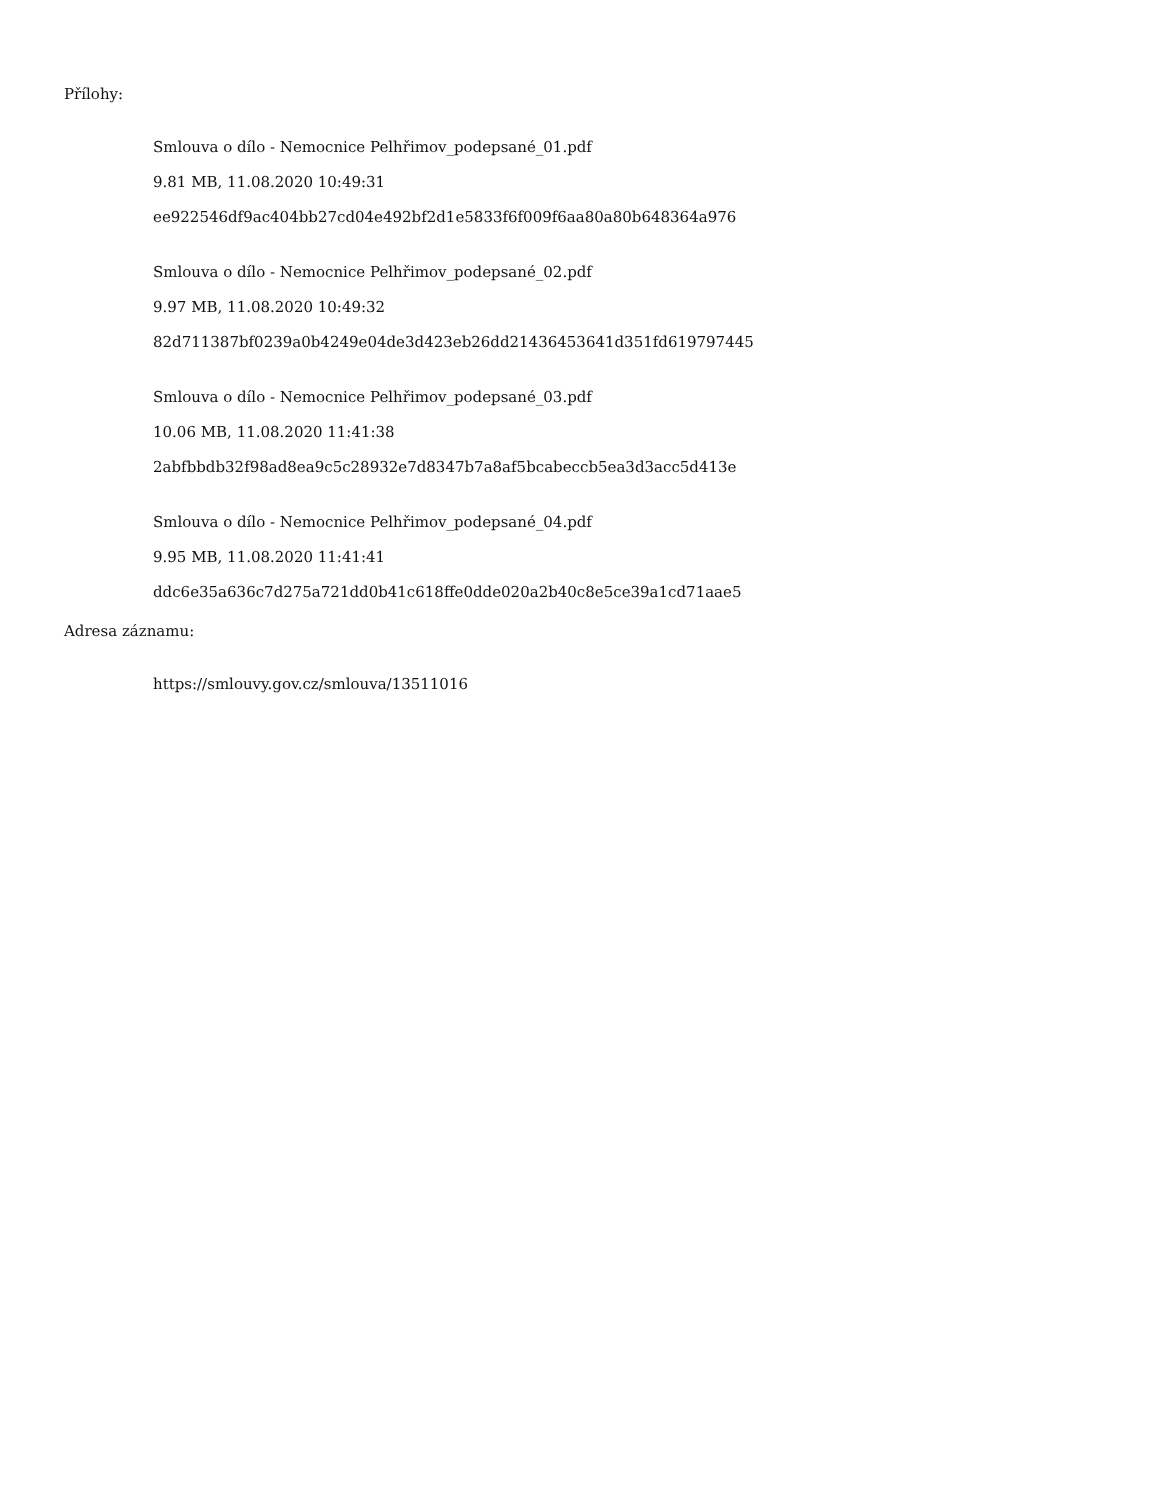Přílohy:
Smlouva o dílo - Nemocnice Pelhřimov_podepsané_01.pdf
9.81 MB, 11.08.2020 10:49:31
ee922546df9ac404bb27cd04e492bf2d1e5833f6f009f6aa80a80b648364a976
Smlouva o dílo - Nemocnice Pelhřimov_podepsané_02.pdf
9.97 MB, 11.08.2020 10:49:32
82d711387bf0239a0b4249e04de3d423eb26dd21436453641d351fd619797445
Smlouva o dílo - Nemocnice Pelhřimov_podepsané_03.pdf
10.06 MB, 11.08.2020 11:41:38
2abfbbdb32f98ad8ea9c5c28932e7d8347b7a8af5bcabeccb5ea3d3acc5d413e
Smlouva o dílo - Nemocnice Pelhřimov_podepsané_04.pdf
9.95 MB, 11.08.2020 11:41:41
ddc6e35a636c7d275a721dd0b41c618ffe0dde020a2b40c8e5ce39a1cd71aae5
Adresa záznamu:
https://smlouvy.gov.cz/smlouva/13511016